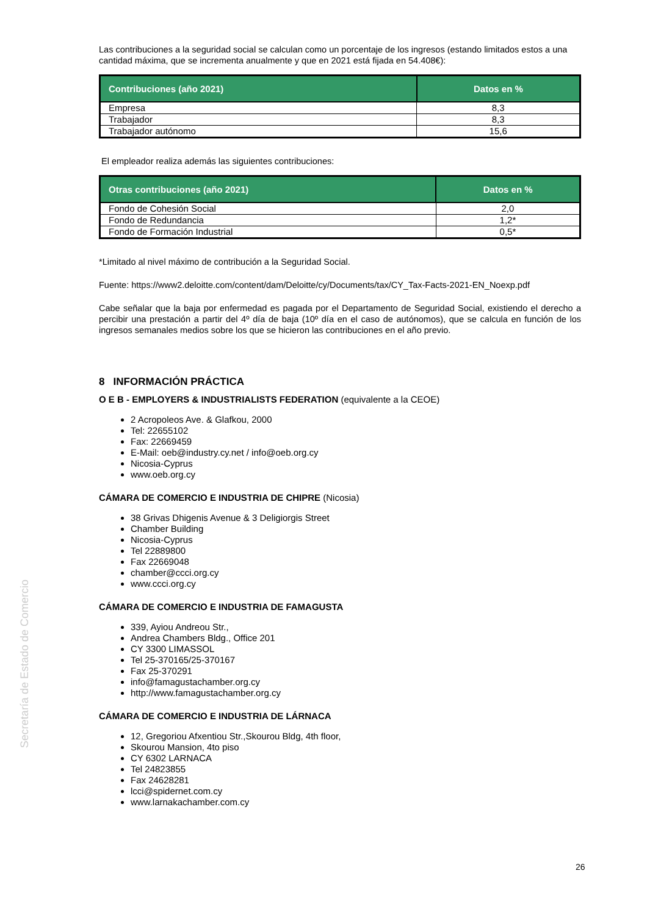Las contribuciones a la seguridad social se calculan como un porcentaje de los ingresos (estando limitados estos a una cantidad máxima, que se incrementa anualmente y que en 2021 está fijada en 54.408€):
| Contribuciones (año 2021) | Datos en % |
| --- | --- |
| Empresa | 8,3 |
| Trabajador | 8,3 |
| Trabajador autónomo | 15,6 |
El empleador realiza además las siguientes contribuciones:
| Otras contribuciones (año 2021) | Datos en % |
| --- | --- |
| Fondo de Cohesión Social | 2,0 |
| Fondo de Redundancia | 1,2* |
| Fondo de Formación Industrial | 0,5* |
*Limitado al nivel máximo de contribución a la Seguridad Social.
Fuente: https://www2.deloitte.com/content/dam/Deloitte/cy/Documents/tax/CY_Tax-Facts-2021-EN_Noexp.pdf
Cabe señalar que la baja por enfermedad es pagada por el Departamento de Seguridad Social, existiendo el derecho a percibir una prestación a partir del 4º día de baja (10º día en el caso de autónomos), que se calcula en función de los ingresos semanales medios sobre los que se hicieron las contribuciones en el año previo.
8 INFORMACIÓN PRÁCTICA
O E B - EMPLOYERS & INDUSTRIALISTS FEDERATION (equivalente a la CEOE)
2 Acropoleos Ave. & Glafkou, 2000
Tel: 22655102
Fax: 22669459
E-Mail: oeb@industry.cy.net / info@oeb.org.cy
Nicosia-Cyprus
www.oeb.org.cy
CÁMARA DE COMERCIO E INDUSTRIA DE CHIPRE (Nicosia)
38 Grivas Dhigenis Avenue & 3 Deligiorgis Street
Chamber Building
Nicosia-Cyprus
Tel 22889800
Fax 22669048
chamber@ccci.org.cy
www.ccci.org.cy
CÁMARA DE COMERCIO E INDUSTRIA DE FAMAGUSTA
339, Ayiou Andreou Str.,
Andrea Chambers Bldg., Office 201
CY 3300 LIMASSOL
Tel 25-370165/25-370167
Fax 25-370291
info@famagustachamber.org.cy
http://www.famagustachamber.org.cy
CÁMARA DE COMERCIO E INDUSTRIA DE LÁRNACA
12, Gregoriou Afxentiou Str.,Skourou Bldg, 4th floor,
Skourou Mansion, 4to piso
CY 6302 LARNACA
Tel 24823855
Fax 24628281
lcci@spidernet.com.cy
www.larnakachamber.com.cy
Secretaría de Estado de Comercio
26